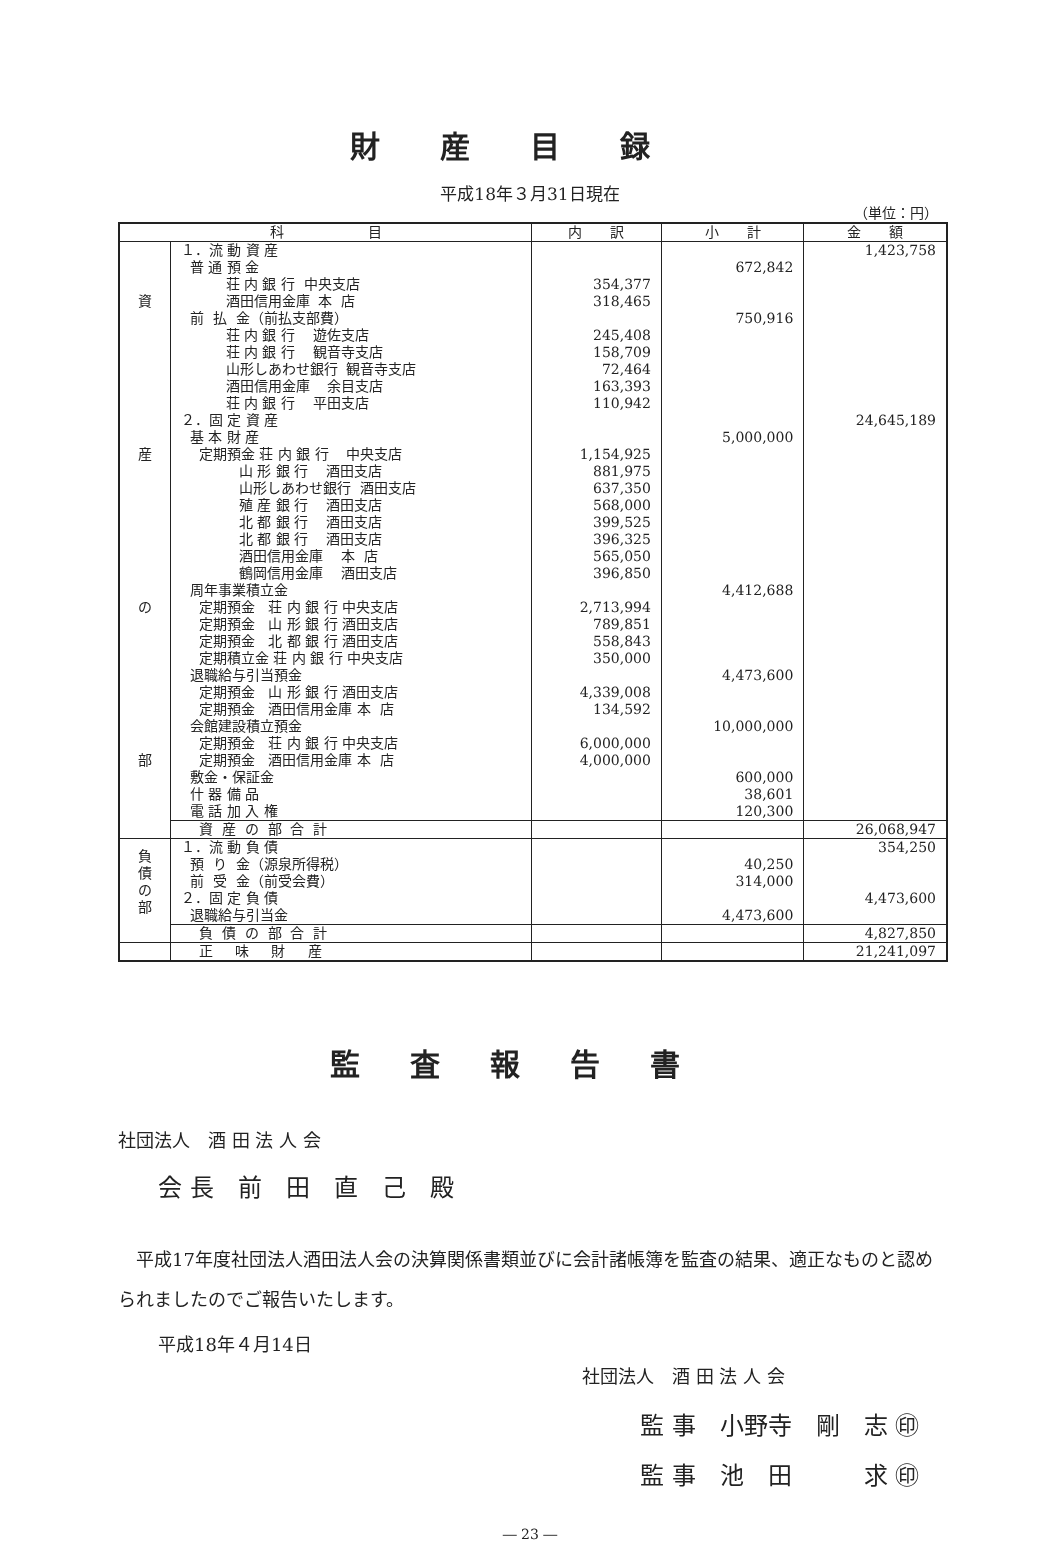財産目録
平成18年３月31日現在
（単位：円）
| 科 目 | | 内 訳 | 小 計 | 金 額 |
| --- | --- | --- | --- | --- |
| 資 産 の 部 | １．流 動 資 産 | | | 1,423,758 |
| | 普 通 預 金 | | 672,842 | |
| | 荘 内 銀 行 中央支店 | 354,377 | | |
| | 酒田信用金庫 本 店 | 318,465 | | |
| | 前 払 金（前払支部費） | | 750,916 | |
| | 荘 内 銀 行 遊佐支店 | 245,408 | | |
| | 荘 内 銀 行 観音寺支店 | 158,709 | | |
| | 山形しあわせ銀行 観音寺支店 | 72,464 | | |
| | 酒田信用金庫 余目支店 | 163,393 | | |
| | 荘 内 銀 行 平田支店 | 110,942 | | |
| | ２．固 定 資 産 | | | 24,645,189 |
| | 基 本 財 産 | | 5,000,000 | |
| | 定期預金 荘 内 銀 行 中央支店 | 1,154,925 | | |
| | 山 形 銀 行 酒田支店 | 881,975 | | |
| | 山形しあわせ銀行 酒田支店 | 637,350 | | |
| | 殖 産 銀 行 酒田支店 | 568,000 | | |
| | 北 都 銀 行 酒田支店 | 399,525 | | |
| | 北 都 銀 行 酒田支店 | 396,325 | | |
| | 酒田信用金庫 本 店 | 565,050 | | |
| | 鶴岡信用金庫 酒田支店 | 396,850 | | |
| | 周年事業積立金 | | 4,412,688 | |
| | 定期預金 荘 内 銀 行 中央支店 | 2,713,994 | | |
| | 定期預金 山 形 銀 行 酒田支店 | 789,851 | | |
| | 定期預金 北 都 銀 行 酒田支店 | 558,843 | | |
| | 定期積立金 荘 内 銀 行 中央支店 | 350,000 | | |
| | 退職給与引当預金 | | 4,473,600 | |
| | 定期預金 山 形 銀 行 酒田支店 | 4,339,008 | | |
| | 定期預金 酒田信用金庫 本 店 | 134,592 | | |
| | 会館建設積立預金 | | 10,000,000 | |
| | 定期預金 荘 内 銀 行 中央支店 | 6,000,000 | | |
| | 定期預金 酒田信用金庫 本 店 | 4,000,000 | | |
| | 敷金・保証金 | | 600,000 | |
| | 什 器 備 品 | | 38,601 | |
| | 電 話 加 入 権 | | 120,300 | |
| | 資 産 の 部 合 計 | | | 26,068,947 |
| 負 債 の 部 | １．流 動 負 債 | | | 354,250 |
| | 預 り 金（源泉所得税） | | 40,250 | |
| | 前 受 金（前受会費） | | 314,000 | |
| | ２．固 定 負 債 | | | 4,473,600 |
| | 退職給与引当金 | | 4,473,600 | |
| | 負 債 の 部 合 計 | | | 4,827,850 |
| | 正 味 財 産 | | | 21,241,097 |
監査報告書
社団法人　酒 田 法 人 会
会 長　前　田　直　己　殿
　平成17年度社団法人酒田法人会の決算関係書類並びに会計諸帳簿を監査の結果、適正なものと認められましたのでご報告いたします。
平成18年４月14日
社団法人　酒 田 法 人 会
監 事　小野寺　剛　志 ㊞
監 事　池　田　　　求 ㊞
― 23 ―